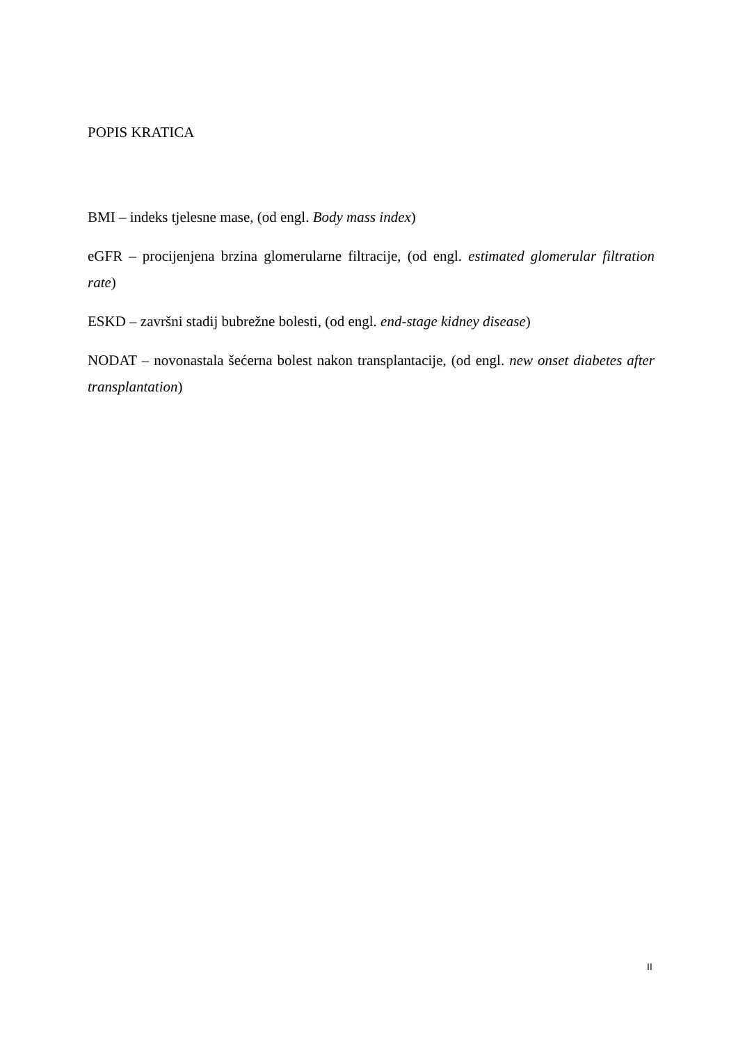POPIS KRATICA
BMI – indeks tjelesne mase, (od engl. Body mass index)
eGFR – procijenjena brzina glomerularne filtracije, (od engl. estimated glomerular filtration rate)
ESKD – završni stadij bubrežne bolesti, (od engl. end-stage kidney disease)
NODAT – novonastala šećerna bolest nakon transplantacije, (od engl. new onset diabetes after transplantation)
II